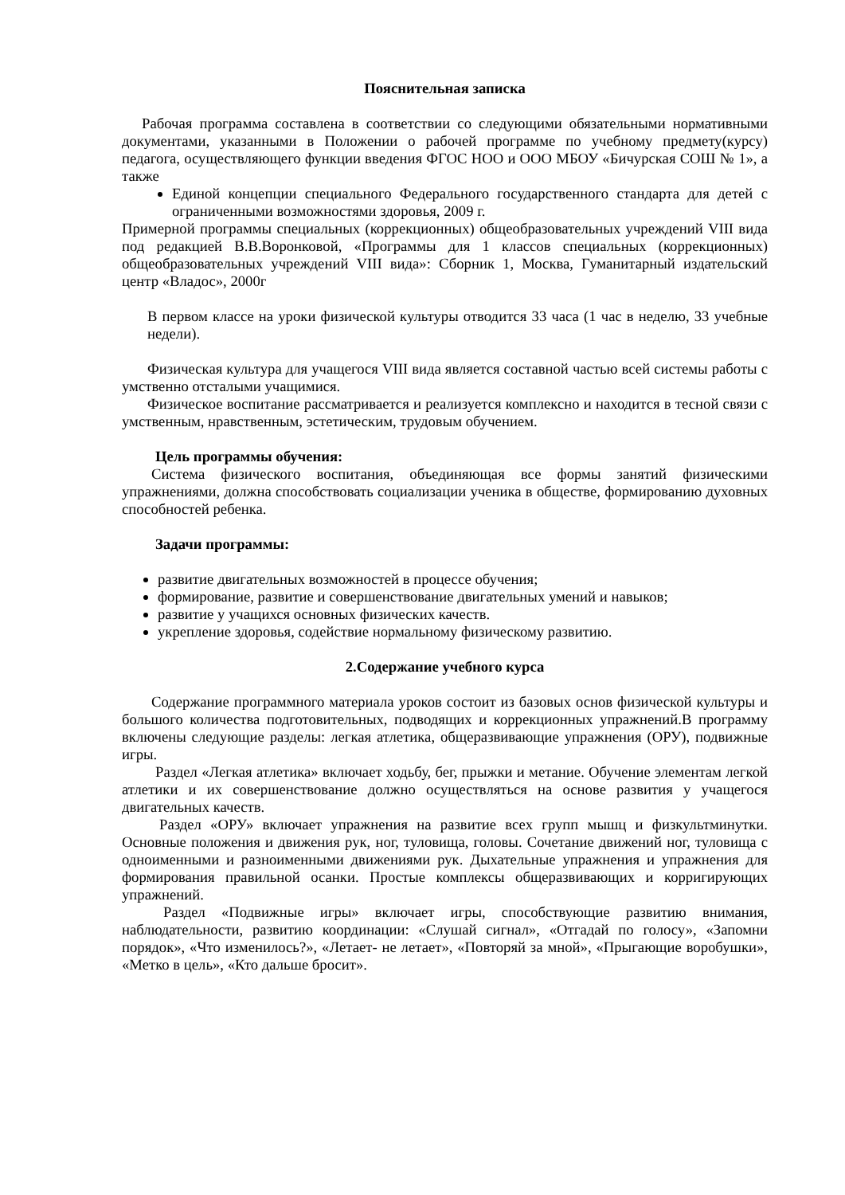Пояснительная записка
Рабочая программа составлена в соответствии со следующими обязательными нормативными документами, указанными в Положении о рабочей программе по учебному предмету(курсу) педагога, осуществляющего функции введения ФГОС НОО и ООО МБОУ «Бичурская СОШ № 1», а также
Единой концепции специального Федерального государственного стандарта для детей с ограниченными возможностями здоровья, 2009 г.
Примерной программы специальных (коррекционных) общеобразовательных учреждений VIII вида под редакцией В.В.Воронковой, «Программы для 1 классов специальных (коррекционных) общеобразовательных учреждений VIII вида»: Сборник 1, Москва, Гуманитарный издательский центр «Владос», 2000г
В первом классе на уроки физической культуры отводится 33 часа (1 час в неделю, 33 учебные недели).
Физическая культура для учащегося VIII вида является составной частью всей системы работы с умственно отсталыми учащимися.
Физическое воспитание рассматривается и реализуется комплексно и находится в тесной связи с умственным, нравственным, эстетическим, трудовым обучением.
Цель программы обучения:
Система физического воспитания, объединяющая все формы занятий физическими упражнениями, должна способствовать социализации ученика в обществе, формированию духовных способностей ребенка.
Задачи программы:
развитие двигательных возможностей в процессе обучения;
формирование, развитие и совершенствование двигательных умений и навыков;
развитие у учащихся основных физических качеств.
укрепление здоровья, содействие нормальному физическому развитию.
2.Содержание учебного курса
Содержание программного материала уроков состоит из базовых основ физической культуры и большого количества подготовительных, подводящих и коррекционных упражнений.В программу включены следующие разделы: легкая атлетика, общеразвивающие упражнения (ОРУ), подвижные игры.
Раздел «Легкая атлетика» включает ходьбу, бег, прыжки и метание. Обучение элементам легкой атлетики и их совершенствование должно осуществляться на основе развития у учащегося двигательных качеств.
Раздел «ОРУ» включает упражнения на развитие всех групп мышц и физкультминутки. Основные положения и движения рук, ног, туловища, головы. Сочетание движений ног, туловища с одноименными и разноименными движениями рук. Дыхательные упражнения и упражнения для формирования правильной осанки. Простые комплексы общеразвивающих и корригирующих упражнений.
Раздел «Подвижные игры» включает игры, способствующие развитию внимания, наблюдательности, развитию координации: «Слушай сигнал», «Отгадай по голосу», «Запомни порядок», «Что изменилось?», «Летает- не летает», «Повторяй за мной», «Прыгающие воробушки», «Метко в цель», «Кто дальше бросит».